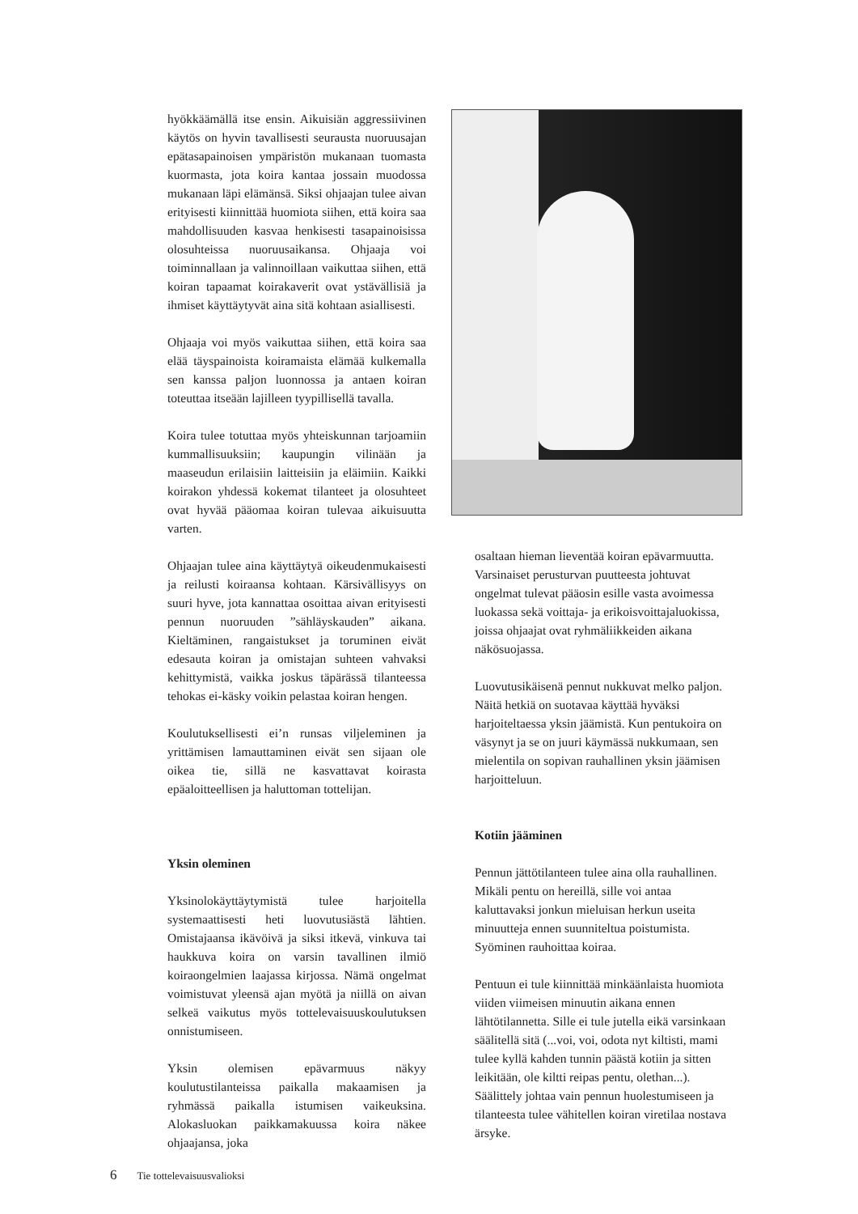hyökkäämällä itse ensin. Aikuisiän aggressiivinen käytös on hyvin tavallisesti seurausta nuoruusajan epätasapainoisen ympäristön mukanaan tuomasta kuormasta, jota koira kantaa jossain muodossa mukanaan läpi elämänsä. Siksi ohjaajan tulee aivan erityisesti kiinnittää huomiota siihen, että koira saa mahdollisuuden kasvaa henkisesti tasapainoisissa olosuhteissa nuoruusaikansa. Ohjaaja voi toiminnallaan ja valinnoillaan vaikuttaa siihen, että koiran tapaamat koirakaverit ovat ystävällisiä ja ihmiset käyttäytyvät aina sitä kohtaan asiallisesti.
Ohjaaja voi myös vaikuttaa siihen, että koira saa elää täyspainoista koiramaista elämää kulkemalla sen kanssa paljon luonnossa ja antaen koiran toteuttaa itseään lajilleen tyypillisellä tavalla.
Koira tulee totuttaa myös yhteiskunnan tarjoamiin kummallisuuksiin; kaupungin vilinään ja maaseudun erilaisiin laitteisiin ja eläimiin. Kaikki koirakon yhdessä kokemat tilanteet ja olosuhteet ovat hyvää pääomaa koiran tulevaa aikuisuutta varten.
Ohjaajan tulee aina käyttäytyä oikeudenmukaisesti ja reilusti koiraansa kohtaan. Kärsivällisyys on suuri hyve, jota kannattaa osoittaa aivan erityisesti pennun nuoruuden ”sähläyskauden” aikana. Kieltäminen, rangaistukset ja toruminen eivät edesauta koiran ja omistajan suhteen vahvaksi kehittymistä, vaikka joskus täpärässä tilanteessa tehokas ei-käsky voikin pelastaa koiran hengen.
Koulutuksellisesti ei’n runsas viljeleminen ja yrittämisen lamauttaminen eivät sen sijaan ole oikea tie, sillä ne kasvattavat koirasta epäaloitteellisen ja haluttoman tottelijan.
Yksin oleminen
Yksinolokäyttäytymistä tulee harjoitella systemaattisesti heti luovutusiästä lähtien. Omistajaansa ikävöivä ja siksi itkevä, vinkuva tai haukkuva koira on varsin tavallinen ilmiö koiraongelmien laajassa kirjossa. Nämä ongelmat voimistuvat yleensä ajan myötä ja niillä on aivan selkeä vaikutus myös tottelevaisuuskoulutuksen onnistumiseen.
Yksin olemisen epävarmuus näkyy koulutustilanteissa paikalla makaamisen ja ryhmässä paikalla istumisen vaikeuksina. Alokasluokan paikkamakuussa koira näkee ohjaajansa, joka
osaltaan hieman lieventää koiran epävarmuutta. Varsinaiset perusturvan puutteesta johtuvat ongelmat tulevat pääosin esille vasta avoimessa luokassa sekä voittaja- ja erikoisvoittajaluokissa, joissa ohjaajat ovat ryhmäliikkeiden aikana näkösuojassa.
Luovutusikäisenä pennut nukkuvat melko paljon. Näitä hetkiä on suotavaa käyttää hyväksi harjoiteltaessa yksin jäämistä. Kun pentukoira on väsynyt ja se on juuri käymässä nukkumaan, sen mielentila on sopivan rauhallinen yksin jäämisen harjoitteluun.
Kotiin jääminen
Pennun jättötilanteen tulee aina olla rauhallinen. Mikäli pentu on hereillä, sille voi antaa kaluttavaksi jonkun mieluisan herkun useita minuutteja ennen suunniteltua poistumista. Syöminen rauhoittaa koiraa.
Pentuun ei tule kiinnittää minkäänlaista huomiota viiden viimeisen minuutin aikana ennen lähtötilannetta. Sille ei tule jutella eikä varsinkaan säälitellä sitä (...voi, voi, odota nyt kiltisti, mami tulee kyllä kahden tunnin päästä kotiin ja sitten leikitään, ole kiltti reipas pentu, olethan...). Säälittely johtaa vain pennun huolestumiseen ja tilanteesta tulee vähitellen koiran viretilaa nostava ärsyke.
6 Tie tottelevaisuusvalioksi